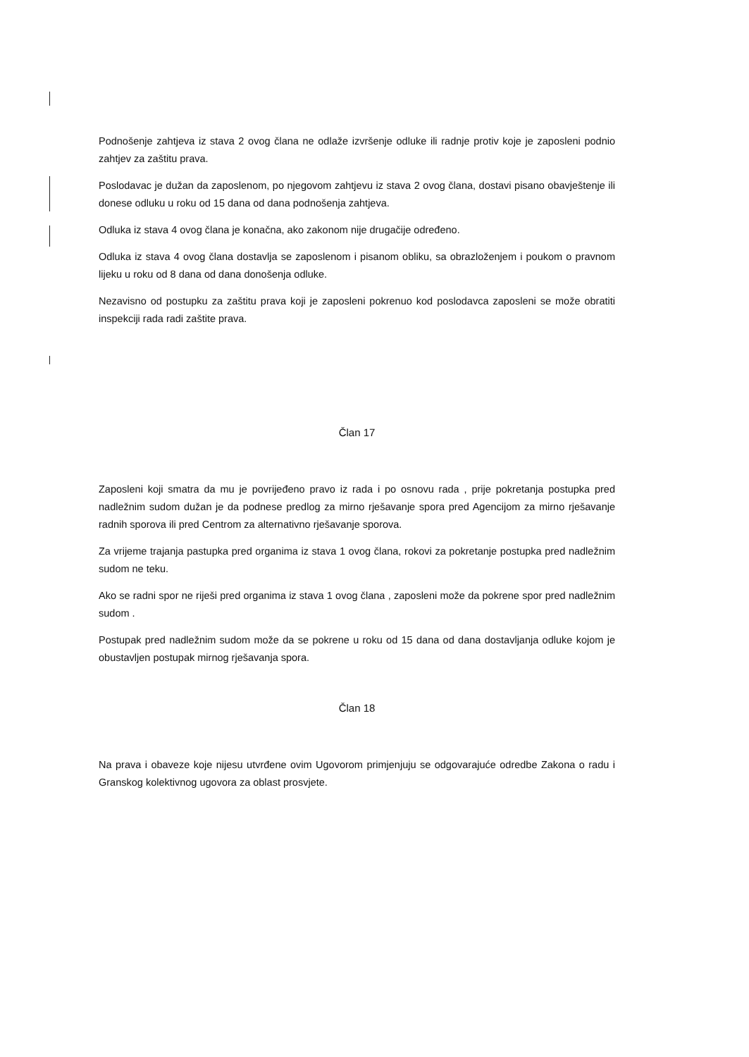Podnošenje zahtjeva iz stava 2 ovog člana ne odlaže izvršenje odluke ili radnje protiv koje je zaposleni podnio zahtjev za zaštitu prava.
Poslodavac je dužan da zaposlenom, po njegovom zahtjevu iz stava 2 ovog člana, dostavi pisano obavještenje ili donese odluku u roku od 15 dana od dana podnošenja zahtjeva.
Odluka iz stava 4 ovog člana je konačna, ako zakonom nije drugačije određeno.
Odluka iz stava 4 ovog člana dostavlja se zaposlenom i pisanom obliku, sa obrazloženjem i poukom o pravnom lijeku u roku od 8 dana od dana donošenja odluke.
Nezavisno od postupku za zaštitu prava koji je zaposleni pokrenuo kod poslodavca zaposleni se može obratiti inspekciji rada radi zaštite prava.
Član 17
Zaposleni koji smatra da mu je povrijeđeno pravo iz rada i po osnovu rada , prije pokretanja postupka pred nadležnim sudom dužan je da podnese predlog za mirno rješavanje spora pred Agencijom za mirno rješavanje radnih sporova ili pred Centrom za alternativno rješavanje sporova.
Za vrijeme trajanja pastupka pred organima iz stava 1 ovog člana, rokovi za pokretanje postupka pred nadležnim sudom ne teku.
Ako se radni spor ne riješi pred organima iz stava 1 ovog člana , zaposleni može da pokrene spor pred nadležnim sudom .
Postupak pred nadležnim sudom može da se pokrene u roku od 15 dana od dana dostavljanja odluke kojom je obustavljen postupak mirnog rješavanja spora.
Član 18
Na prava i obaveze koje nijesu utvrđene ovim Ugovorom primjenjuju se odgovarajuće odredbe Zakona o radu i Granskog kolektivnog ugovora za oblast prosvjete.